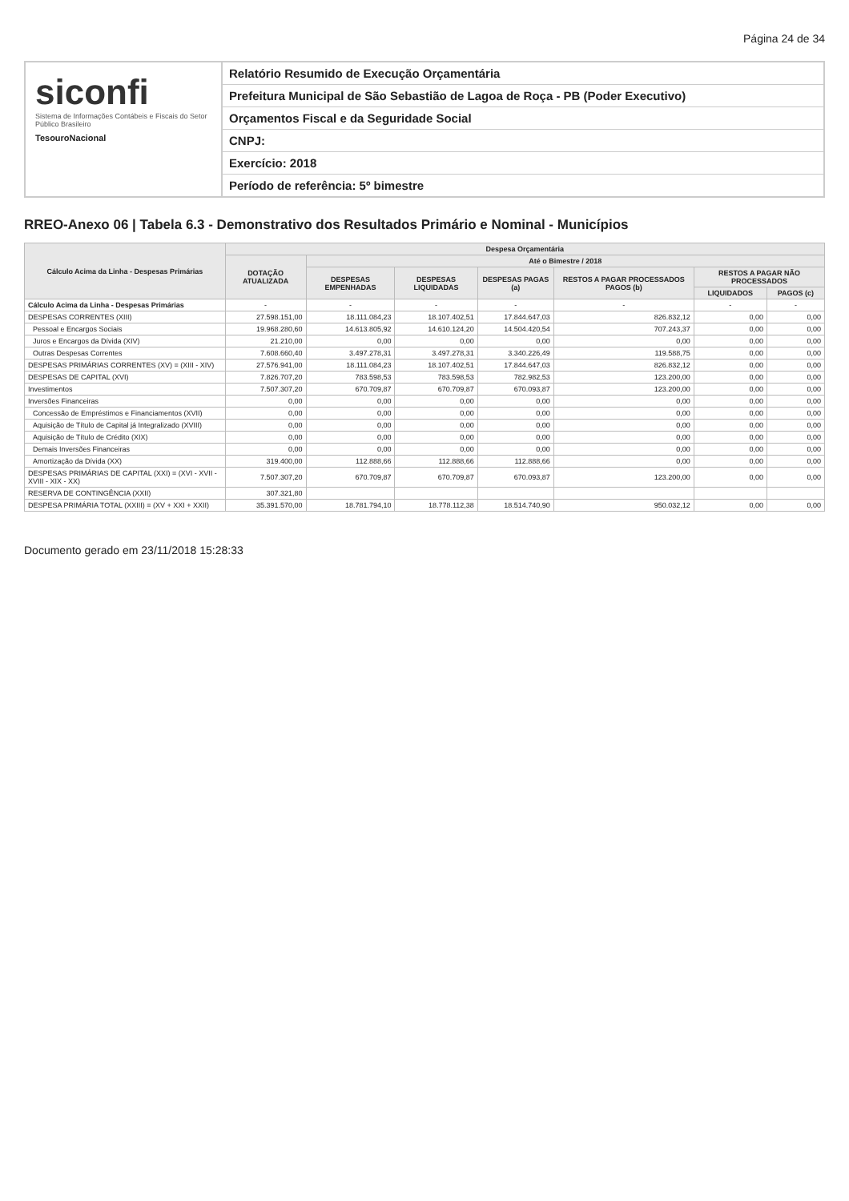Página 24 de 34
siconfi
Sistema de Informações Contábeis e Fiscais do Setor Público Brasileiro
TesouroNacional
Relatório Resumido de Execução Orçamentária
Prefeitura Municipal de São Sebastião de Lagoa de Roça - PB (Poder Executivo)
Orçamentos Fiscal e da Seguridade Social
CNPJ:
Exercício: 2018
Período de referência: 5º bimestre
RREO-Anexo 06 | Tabela 6.3 - Demonstrativo dos Resultados Primário e Nominal - Municípios
| Cálculo Acima da Linha - Despesas Primárias | Despesa Orçamentária | | | | | | |
| --- | --- | --- | --- | --- | --- | --- | --- |
| | DOTAÇÃO ATUALIZADA | Até o Bimestre / 2018 | | | | | |
| | | DESPESAS EMPENHADAS | DESPESAS LIQUIDADAS | DESPESAS PAGAS (a) | RESTOS A PAGAR PROCESSADOS PAGOS (b) | RESTOS A PAGAR NÃO PROCESSADOS | |
| | | | | | | LIQUIDADOS | PAGOS (c) |
| Cálculo Acima da Linha - Despesas Primárias | - | - | - | - | - | - | - |
| DESPESAS CORRENTES (XIII) | 27.598.151,00 | 18.111.084,23 | 18.107.402,51 | 17.844.647,03 | 826.832,12 | 0,00 | 0,00 |
| Pessoal e Encargos Sociais | 19.968.280,60 | 14.613.805,92 | 14.610.124,20 | 14.504.420,54 | 707.243,37 | 0,00 | 0,00 |
| Juros e Encargos da Dívida (XIV) | 21.210,00 | 0,00 | 0,00 | 0,00 | 0,00 | 0,00 | 0,00 |
| Outras Despesas Correntes | 7.608.660,40 | 3.497.278,31 | 3.497.278,31 | 3.340.226,49 | 119.588,75 | 0,00 | 0,00 |
| DESPESAS PRIMÁRIAS CORRENTES (XV) = (XIII - XIV) | 27.576.941,00 | 18.111.084,23 | 18.107.402,51 | 17.844.647,03 | 826.832,12 | 0,00 | 0,00 |
| DESPESAS DE CAPITAL (XVI) | 7.826.707,20 | 783.598,53 | 783.598,53 | 782.982,53 | 123.200,00 | 0,00 | 0,00 |
| Investimentos | 7.507.307,20 | 670.709,87 | 670.709,87 | 670.093,87 | 123.200,00 | 0,00 | 0,00 |
| Inversões Financeiras | 0,00 | 0,00 | 0,00 | 0,00 | 0,00 | 0,00 | 0,00 |
| Concessão de Empréstimos e Financiamentos (XVII) | 0,00 | 0,00 | 0,00 | 0,00 | 0,00 | 0,00 | 0,00 |
| Aquisição de Título de Capital já Integralizado (XVIII) | 0,00 | 0,00 | 0,00 | 0,00 | 0,00 | 0,00 | 0,00 |
| Aquisição de Título de Crédito (XIX) | 0,00 | 0,00 | 0,00 | 0,00 | 0,00 | 0,00 | 0,00 |
| Demais Inversões Financeiras | 0,00 | 0,00 | 0,00 | 0,00 | 0,00 | 0,00 | 0,00 |
| Amortização da Dívida (XX) | 319.400,00 | 112.888,66 | 112.888,66 | 112.888,66 | 0,00 | 0,00 | 0,00 |
| DESPESAS PRIMÁRIAS DE CAPITAL (XXI) = (XVI - XVII - XVIII - XIX - XX) | 7.507.307,20 | 670.709,87 | 670.709,87 | 670.093,87 | 123.200,00 | 0,00 | 0,00 |
| RESERVA DE CONTINGÊNCIA (XXII) | 307.321,80 | | | | | | |
| DESPESA PRIMÁRIA TOTAL (XXIII) = (XV + XXI + XXII) | 35.391.570,00 | 18.781.794,10 | 18.778.112,38 | 18.514.740,90 | 950.032,12 | 0,00 | 0,00 |
Documento gerado em 23/11/2018 15:28:33